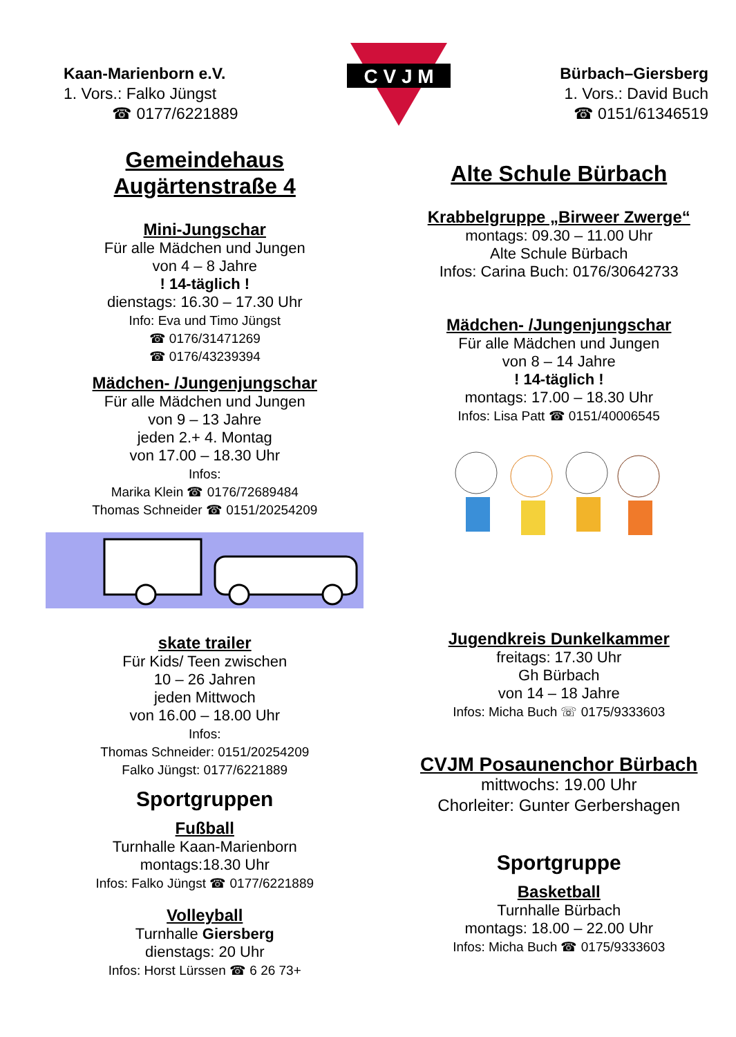Kaan-Marienborn e.V.
1. Vors.: Falko Jüngst
☎ 0177/6221889
C V J M
Bürbach–Giersberg
1. Vors.: David Buch
☎ 0151/61346519
Gemeindehaus
Augärtenstraße 4
Mini-Jungschar
Für alle Mädchen und Jungen
von 4 – 8 Jahre
! 14-täglich !
dienstags: 16.30 – 17.30 Uhr
Info: Eva und Timo Jüngst
☎ 0176/31471269
☎ 0176/43239394
Mädchen- /Jungenjungschar
Für alle Mädchen und Jungen
von 9 – 13 Jahre
jeden 2.+ 4. Montag
von 17.00 – 18.30 Uhr
Infos:
Marika Klein ☎ 0176/72689484
Thomas Schneider ☎ 0151/20254209
skate trailer
Für Kids/ Teen zwischen
10 – 26 Jahren
jeden Mittwoch
von 16.00 – 18.00 Uhr
Infos:
Thomas Schneider: 0151/20254209
Falko Jüngst: 0177/6221889
Sportgruppen
Fußball
Turnhalle Kaan-Marienborn
montags:18.30 Uhr
Infos: Falko Jüngst ☎ 0177/6221889
Volleyball
Turnhalle Giersberg
dienstags: 20 Uhr
Infos: Horst Lürssen ☎ 6 26 73+
Alte Schule Bürbach
Krabbelgruppe „Birweer Zwerge“
montags: 09.30 – 11.00 Uhr
Alte Schule Bürbach
Infos: Carina Buch: 0176/30642733
Mädchen- /Jungenjungschar
Für alle Mädchen und Jungen
von 8 – 14 Jahre
! 14-täglich !
montags: 17.00 – 18.30 Uhr
Infos: Lisa Patt ☎ 0151/40006545
Jugendkreis Dunkelkammer
freitags: 17.30 Uhr
Gh Bürbach
von 14 – 18 Jahre
Infos: Micha Buch ☏ 0175/9333603
CVJM Posaunenchor Bürbach
mittwochs: 19.00 Uhr
Chorleiter: Gunter Gerbershagen
Sportgruppe
Basketball
Turnhalle Bürbach
montags: 18.00 – 22.00 Uhr
Infos: Micha Buch ☎ 0175/9333603